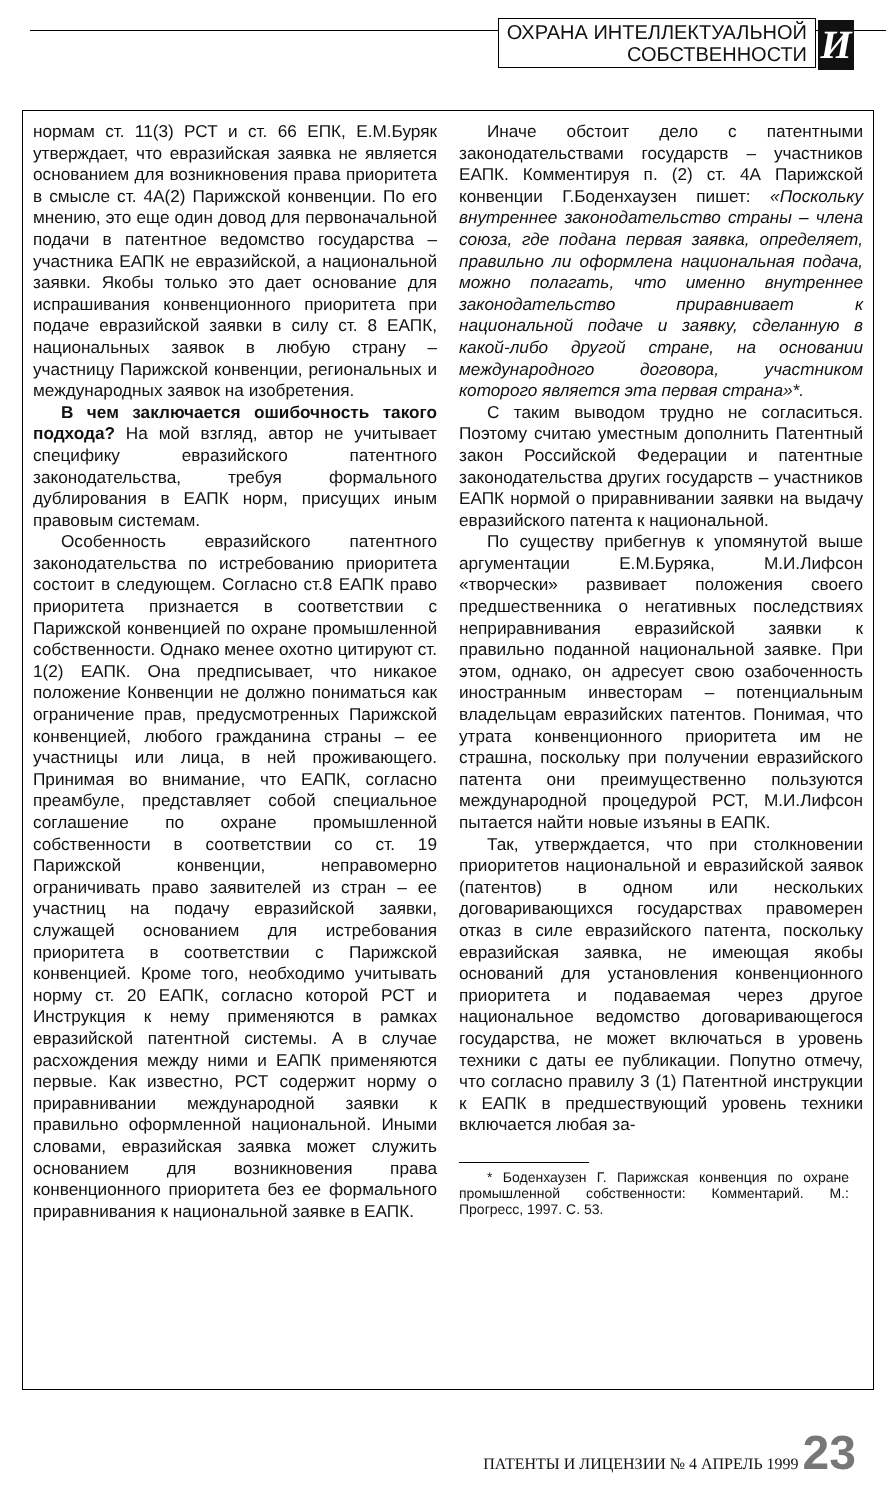ОХРАНА ИНТЕЛЛЕКТУАЛЬНОЙ
СОБСТВЕННОСТИ
И
нормам ст. 11(3) РСТ и ст. 66 ЕПК, Е.М.Буряк утверждает, что евразийская заявка не является основанием для возникновения права приоритета в смысле ст. 4А(2) Парижской конвенции. По его мнению, это еще один довод для первоначальной подачи в патентное ведомство государства – участника ЕАПК не евразийской, а национальной заявки. Якобы только это дает основание для испрашивания конвенционного приоритета при подаче евразийской заявки в силу ст. 8 ЕАПК, национальных заявок в любую страну – участницу Парижской конвенции, региональных и международных заявок на изобретения.
В чем заключается ошибочность такого подхода? На мой взгляд, автор не учитывает специфику евразийского патентного законодательства, требуя формального дублирования в ЕАПК норм, присущих иным правовым системам.
Особенность евразийского патентного законодательства по истребованию приоритета состоит в следующем. Согласно ст.8 ЕАПК право приоритета признается в соответствии с Парижской конвенцией по охране промышленной собственности. Однако менее охотно цитируют ст. 1(2) ЕАПК. Она предписывает, что никакое положение Конвенции не должно пониматься как ограничение прав, предусмотренных Парижской конвенцией, любого гражданина страны – ее участницы или лица, в ней проживающего. Принимая во внимание, что ЕАПК, согласно преамбуле, представляет собой специальное соглашение по охране промышленной собственности в соответствии со ст. 19 Парижской конвенции, неправомерно ограничивать право заявителей из стран – ее участниц на подачу евразийской заявки, служащей основанием для истребования приоритета в соответствии с Парижской конвенцией. Кроме того, необходимо учитывать норму ст. 20 ЕАПК, согласно которой РСТ и Инструкция к нему применяются в рамках евразийской патентной системы. А в случае расхождения между ними и ЕАПК применяются первые. Как известно, РСТ содержит норму о приравнивании международной заявки к правильно оформленной национальной. Иными словами, евразийская заявка может служить основанием для возникновения права конвенционного приоритета без ее формального приравнивания к национальной заявке в ЕАПК.
Иначе обстоит дело с патентными законодательствами государств – участников ЕАПК. Комментируя п. (2) ст. 4А Парижской конвенции Г.Боденхаузен пишет: «Поскольку внутреннее законодательство страны – члена союза, где подана первая заявка, определяет, правильно ли оформлена национальная подача, можно полагать, что именно внутреннее законодательство приравнивает к национальной подаче и заявку, сделанную в какой-либо другой стране, на основании международного договора, участником которого является эта первая страна»*.
С таким выводом трудно не согласиться. Поэтому считаю уместным дополнить Патентный закон Российской Федерации и патентные законодательства других государств – участников ЕАПК нормой о приравнивании заявки на выдачу евразийского патента к национальной.
По существу прибегнув к упомянутой выше аргументации Е.М.Буряка, М.И.Лифсон «творчески» развивает положения своего предшественника о негативных последствиях неприравнивания евразийской заявки к правильно поданной национальной заявке. При этом, однако, он адресует свою озабоченность иностранным инвесторам – потенциальным владельцам евразийских патентов. Понимая, что утрата конвенционного приоритета им не страшна, поскольку при получении евразийского патента они преимущественно пользуются международной процедурой РСТ, М.И.Лифсон пытается найти новые изъяны в ЕАПК.
Так, утверждается, что при столкновении приоритетов национальной и евразийской заявок (патентов) в одном или нескольких договаривающихся государствах правомерен отказ в силе евразийского патента, поскольку евразийская заявка, не имеющая якобы оснований для установления конвенционного приоритета и подаваемая через другое национальное ведомство договаривающегося государства, не может включаться в уровень техники с даты ее публикации. Попутно отмечу, что согласно правилу 3 (1) Патентной инструкции к ЕАПК в предшествующий уровень техники включается любая за-
* Боденхаузен Г. Парижская конвенция по охране промышленной собственности: Комментарий. М.: Прогресс, 1997. С. 53.
ПАТЕНТЫ И ЛИЦЕНЗИИ № 4 АПРЕЛЬ 1999 23